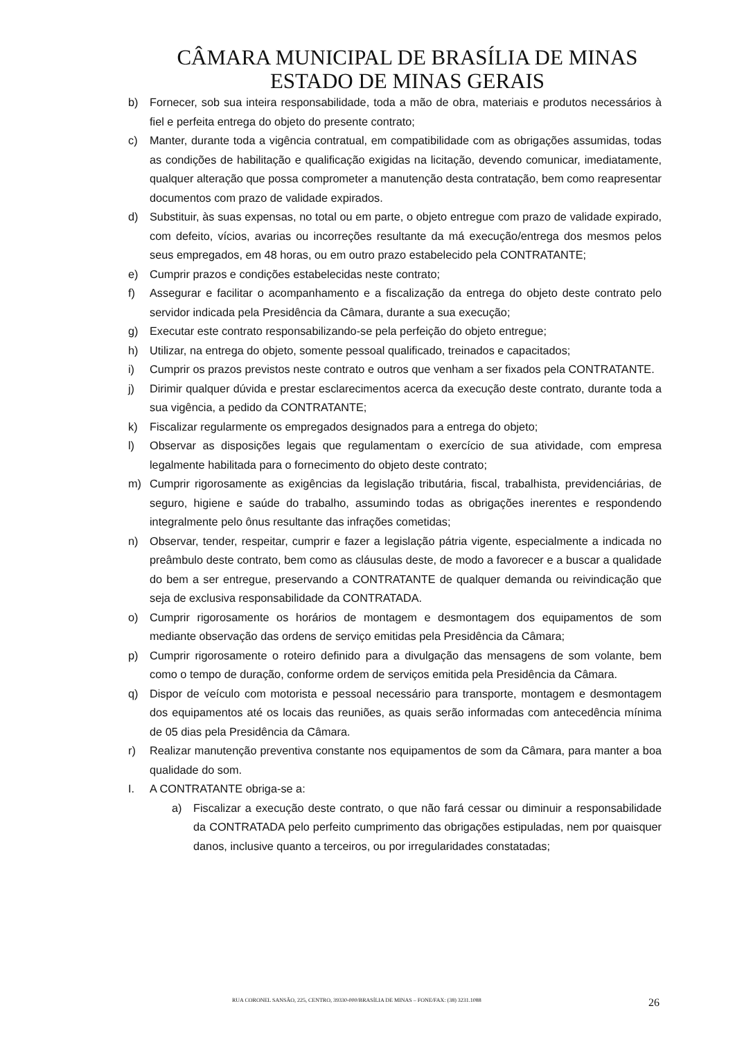CÂMARA MUNICIPAL DE BRASÍLIA DE MINAS
ESTADO DE MINAS GERAIS
b) Fornecer, sob sua inteira responsabilidade, toda a mão de obra, materiais e produtos necessários à fiel e perfeita entrega do objeto do presente contrato;
c) Manter, durante toda a vigência contratual, em compatibilidade com as obrigações assumidas, todas as condições de habilitação e qualificação exigidas na licitação, devendo comunicar, imediatamente, qualquer alteração que possa comprometer a manutenção desta contratação, bem como reapresentar documentos com prazo de validade expirados.
d) Substituir, às suas expensas, no total ou em parte, o objeto entregue com prazo de validade expirado, com defeito, vícios, avarias ou incorreções resultante da má execução/entrega dos mesmos pelos seus empregados, em 48 horas, ou em outro prazo estabelecido pela CONTRATANTE;
e) Cumprir prazos e condições estabelecidas neste contrato;
f) Assegurar e facilitar o acompanhamento e a fiscalização da entrega do objeto deste contrato pelo servidor indicada pela Presidência da Câmara, durante a sua execução;
g) Executar este contrato responsabilizando-se pela perfeição do objeto entregue;
h) Utilizar, na entrega do objeto, somente pessoal qualificado, treinados e capacitados;
i) Cumprir os prazos previstos neste contrato e outros que venham a ser fixados pela CONTRATANTE.
j) Dirimir qualquer dúvida e prestar esclarecimentos acerca da execução deste contrato, durante toda a sua vigência, a pedido da CONTRATANTE;
k) Fiscalizar regularmente os empregados designados para a entrega do objeto;
l) Observar as disposições legais que regulamentam o exercício de sua atividade, com empresa legalmente habilitada para o fornecimento do objeto deste contrato;
m) Cumprir rigorosamente as exigências da legislação tributária, fiscal, trabalhista, previdenciárias, de seguro, higiene e saúde do trabalho, assumindo todas as obrigações inerentes e respondendo integralmente pelo ônus resultante das infrações cometidas;
n) Observar, tender, respeitar, cumprir e fazer a legislação pátria vigente, especialmente a indicada no preâmbulo deste contrato, bem como as cláusulas deste, de modo a favorecer e a buscar a qualidade do bem a ser entregue, preservando a CONTRATANTE de qualquer demanda ou reivindicação que seja de exclusiva responsabilidade da CONTRATADA.
o) Cumprir rigorosamente os horários de montagem e desmontagem dos equipamentos de som mediante observação das ordens de serviço emitidas pela Presidência da Câmara;
p) Cumprir rigorosamente o roteiro definido para a divulgação das mensagens de som volante, bem como o tempo de duração, conforme ordem de serviços emitida pela Presidência da Câmara.
q) Dispor de veículo com motorista e pessoal necessário para transporte, montagem e desmontagem dos equipamentos até os locais das reuniões, as quais serão informadas com antecedência mínima de 05 dias pela Presidência da Câmara.
r) Realizar manutenção preventiva constante nos equipamentos de som da Câmara, para manter a boa qualidade do som.
I. A CONTRATANTE obriga-se a:
a) Fiscalizar a execução deste contrato, o que não fará cessar ou diminuir a responsabilidade da CONTRATADA pelo perfeito cumprimento das obrigações estipuladas, nem por quaisquer danos, inclusive quanto a terceiros, ou por irregularidades constatadas;
RUA CORONEL SANSÃO, 225, CENTRO, 39330-000/BRASÍLIA DE MINAS – FONE/FAX: (38) 3231.1088
26